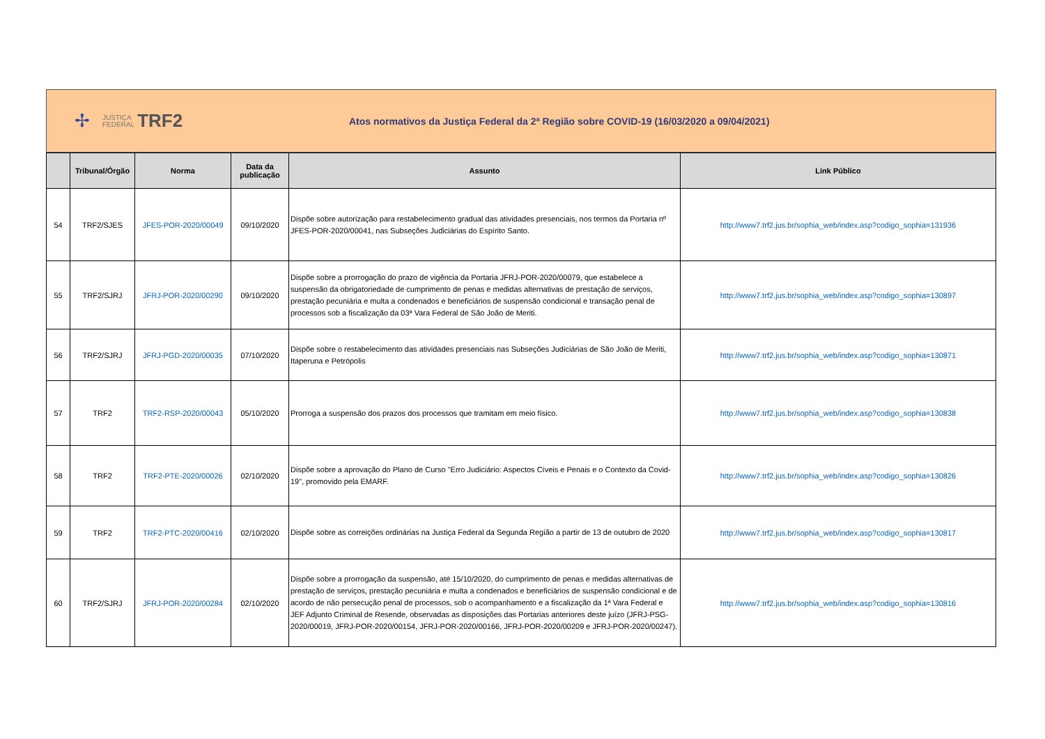✢ JUSTIÇA
FEDERAL TRF2
Atos normativos da Justiça Federal da 2ª Região sobre COVID-19 (16/03/2020 a 09/04/2021)
| | Tribunal/Órgão | Norma | Data da publicação | Assunto | Link Público |
| --- | --- | --- | --- | --- | --- |
| 54 | TRF2/SJES | JFES-POR-2020/00049 | 09/10/2020 | Dispõe sobre autorização para restabelecimento gradual das atividades presenciais, nos termos da Portaria nº JFES-POR-2020/00041, nas Subseções Judiciárias do Espírito Santo. | http://www7.trf2.jus.br/sophia_web/index.asp?codigo_sophia=131936 |
| 55 | TRF2/SJRJ | JFRJ-POR-2020/00290 | 09/10/2020 | Dispõe sobre a prorrogação do prazo de vigência da Portaria JFRJ-POR-2020/00079, que estabelece a suspensão da obrigatoriedade de cumprimento de penas e medidas alternativas de prestação de serviços, prestação pecuniária e multa a condenados e beneficiários de suspensão condicional e transação penal de processos sob a fiscalização da 03ª Vara Federal de São João de Meriti. | http://www7.trf2.jus.br/sophia_web/index.asp?codigo_sophia=130897 |
| 56 | TRF2/SJRJ | JFRJ-PGD-2020/00035 | 07/10/2020 | Dispõe sobre o restabelecimento das atividades presenciais nas Subseções Judiciárias de São João de Meriti, Itaperuna e Petrópolis | http://www7.trf2.jus.br/sophia_web/index.asp?codigo_sophia=130871 |
| 57 | TRF2 | TRF2-RSP-2020/00043 | 05/10/2020 | Prorroga a suspensão dos prazos dos processos que tramitam em meio físico. | http://www7.trf2.jus.br/sophia_web/index.asp?codigo_sophia=130838 |
| 58 | TRF2 | TRF2-PTE-2020/00026 | 02/10/2020 | Dispõe sobre a aprovação do Plano de Curso "Erro Judiciário: Aspectos Cíveis e Penais e o Contexto da Covid-19", promovido pela EMARF. | http://www7.trf2.jus.br/sophia_web/index.asp?codigo_sophia=130826 |
| 59 | TRF2 | TRF2-PTC-2020/00416 | 02/10/2020 | Dispõe sobre as correições ordinárias na Justiça Federal da Segunda Região a partir de 13 de outubro de 2020 | http://www7.trf2.jus.br/sophia_web/index.asp?codigo_sophia=130817 |
| 60 | TRF2/SJRJ | JFRJ-POR-2020/00284 | 02/10/2020 | Dispõe sobre a prorrogação da suspensão, até 15/10/2020, do cumprimento de penas e medidas alternativas de prestação de serviços, prestação pecuniária e multa a condenados e beneficiários de suspensão condicional e de acordo de não persecução penal de processos, sob o acompanhamento e a fiscalização da 1ª Vara Federal e JEF Adjunto Criminal de Resende, observadas as disposições das Portarias anteriores deste juízo (JFRJ-PSG-2020/00019, JFRJ-POR-2020/00154, JFRJ-POR-2020/00166, JFRJ-POR-2020/00209 e JFRJ-POR-2020/00247). | http://www7.trf2.jus.br/sophia_web/index.asp?codigo_sophia=130816 |